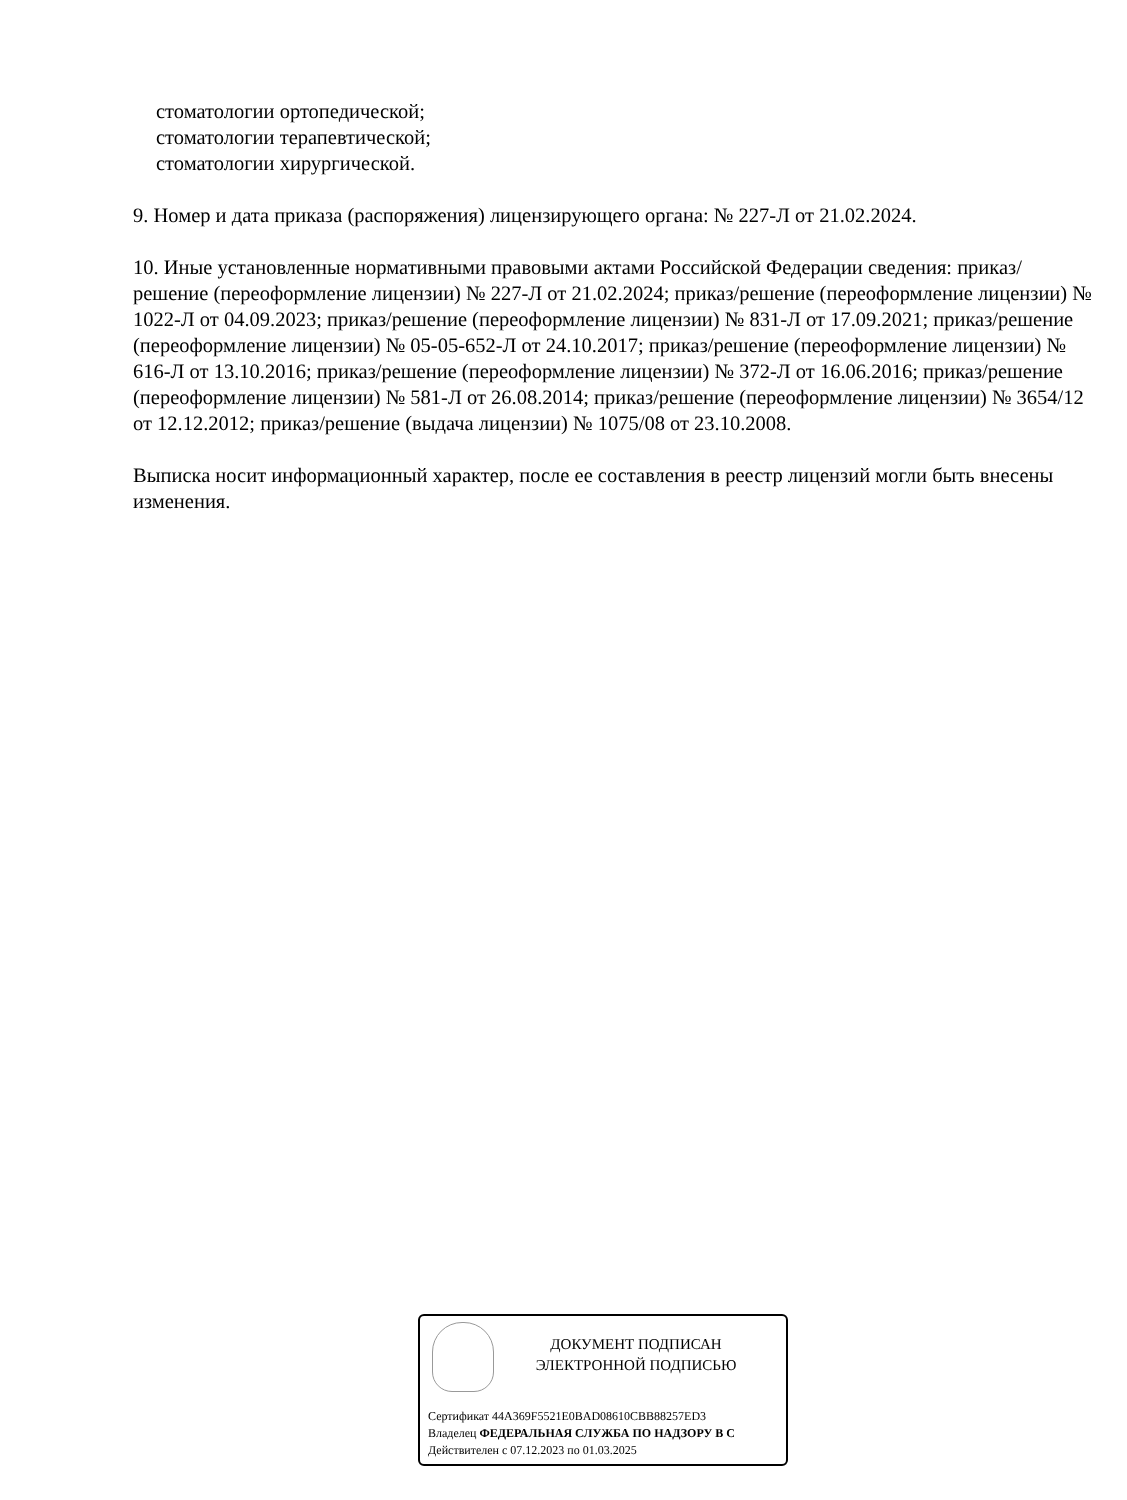стоматологии ортопедической;
стоматологии терапевтической;
стоматологии хирургической.
9. Номер и дата приказа (распоряжения) лицензирующего органа: № 227-Л от 21.02.2024.
10. Иные установленные нормативными правовыми актами Российской Федерации сведения: приказ/решение (переоформление лицензии) № 227-Л от 21.02.2024; приказ/решение (переоформление лицензии) № 1022-Л от 04.09.2023; приказ/решение (переоформление лицензии) № 831-Л от 17.09.2021; приказ/решение (переоформление лицензии) № 05-05-652-Л от 24.10.2017; приказ/решение (переоформление лицензии) № 616-Л от 13.10.2016; приказ/решение (переоформление лицензии) № 372-Л от 16.06.2016; приказ/решение (переоформление лицензии) № 581-Л от 26.08.2014; приказ/решение (переоформление лицензии) № 3654/12 от 12.12.2012; приказ/решение (выдача лицензии) № 1075/08 от 23.10.2008.
Выписка носит информационный характер, после ее составления в реестр лицензий могли быть внесены изменения.
ДОКУМЕНТ ПОДПИСАН
ЭЛЕКТРОННОЙ ПОДПИСЬЮ
Сертификат 44A369F5521E0BAD08610CBB88257ED3
Владелец ФЕДЕРАЛЬНАЯ СЛУЖБА ПО НАДЗОРУ В С
Действителен с 07.12.2023 по 01.03.2025